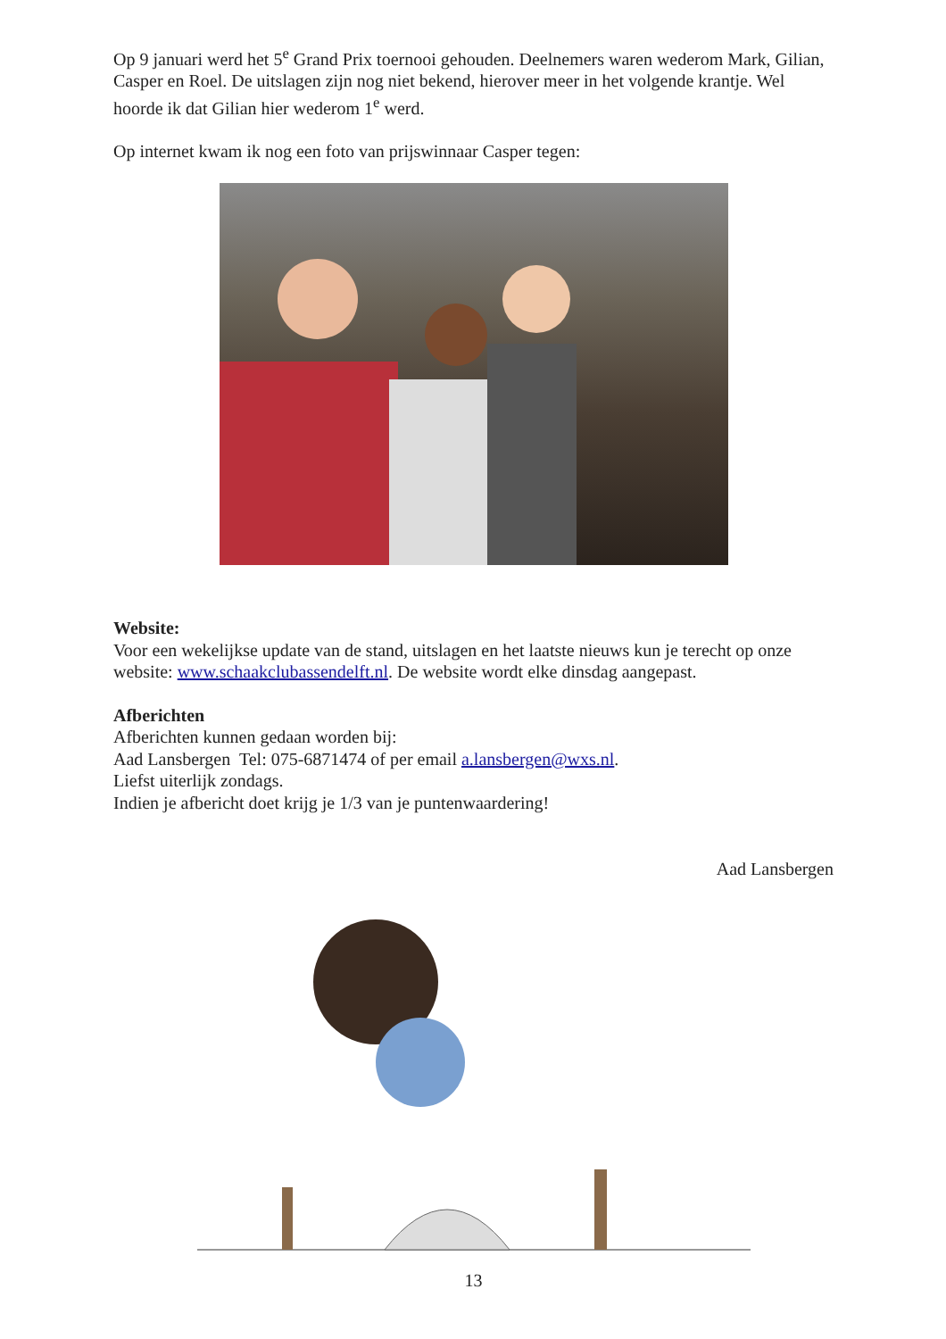Op 9 januari werd het 5<sup>e</sup> Grand Prix toernooi gehouden. Deelnemers waren wederom Mark, Gilian, Casper en Roel. De uitslagen zijn nog niet bekend, hierover meer in het volgende krantje. Wel hoorde ik dat Gilian hier wederom 1<sup>e</sup> werd.
Op internet kwam ik nog een foto van prijswinnaar Casper tegen:
Website:
Voor een wekelijkse update van de stand, uitslagen en het laatste nieuws kun je terecht op onze website: www.schaakclubassendelft.nl. De website wordt elke dinsdag aangepast.
Afberichten
Afberichten kunnen gedaan worden bij:
Aad Lansbergen Tel: 075-6871474 of per email a.lansbergen@wxs.nl.
Liefst uiterlijk zondags.
Indien je afbericht doet krijg je 1/3 van je puntenwaardering!
Aad Lansbergen
13